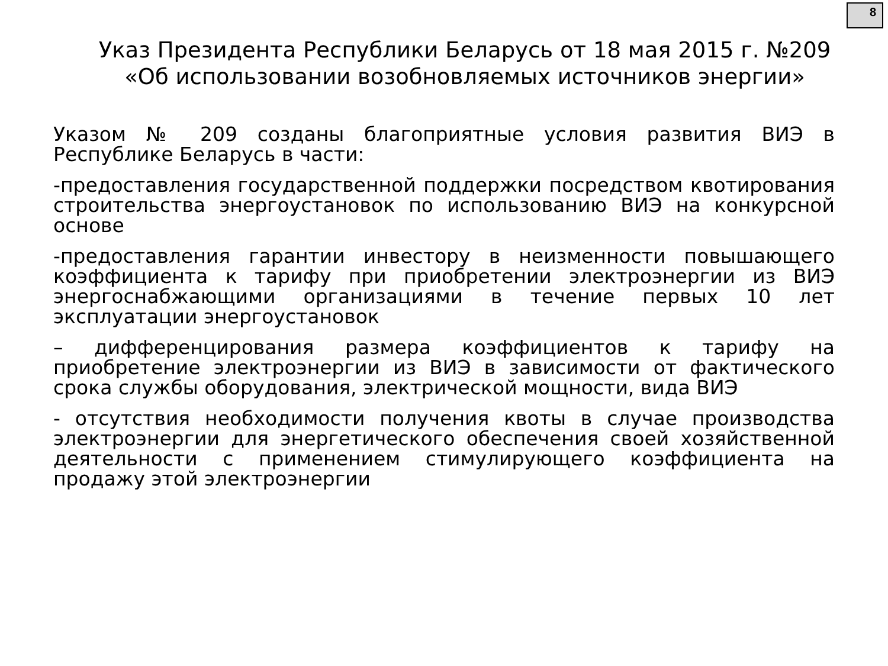8
Указ Президента Республики Беларусь от 18 мая 2015 г. №209 «Об использовании возобновляемых источников энергии»
Указом № 209 созданы благоприятные условия развития ВИЭ в Республике Беларусь в части:
-предоставления государственной поддержки посредством квотирования строительства энергоустановок по использованию ВИЭ на конкурсной основе
-предоставления гарантии инвестору в неизменности повышающего коэффициента к тарифу при приобретении электроэнергии из ВИЭ энергоснабжающими организациями в течение первых 10 лет эксплуатации энергоустановок
– дифференцирования размера коэффициентов к тарифу на приобретение электроэнергии из ВИЭ в зависимости от фактического срока службы оборудования, электрической мощности, вида ВИЭ
- отсутствия необходимости получения квоты в случае производства электроэнергии для энергетического обеспечения своей хозяйственной деятельности с применением стимулирующего коэффициента на продажу этой электроэнергии